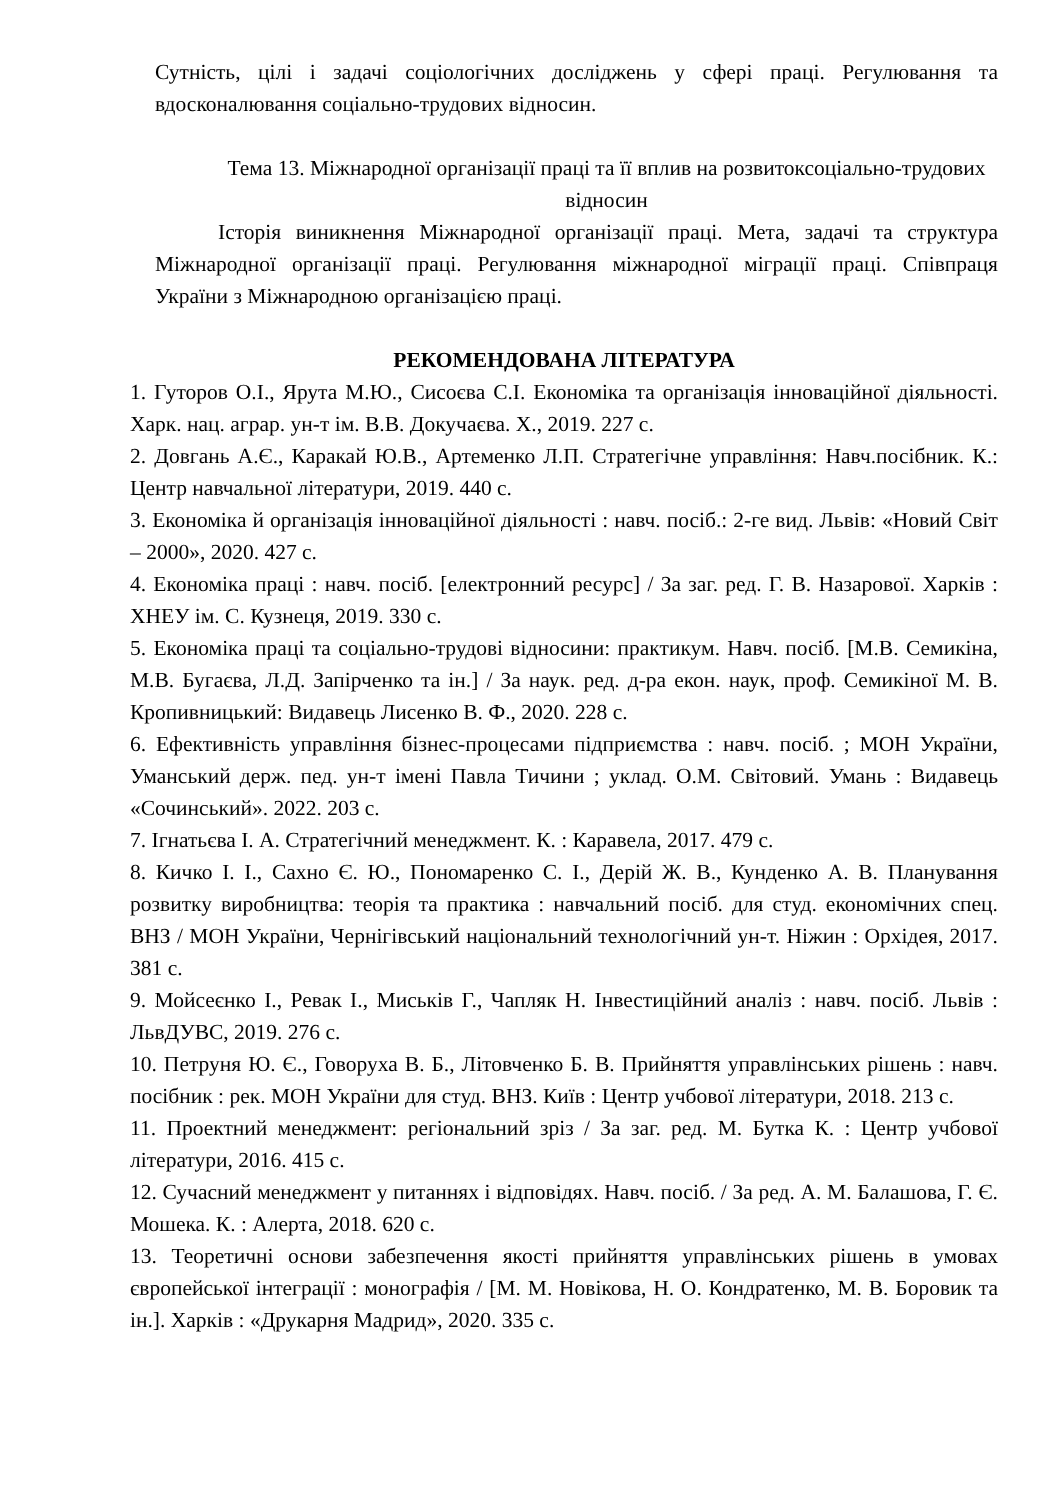Сутність, цілі і задачі соціологічних досліджень у сфері праці. Регулювання та вдосконалювання соціально-трудових відносин.
Тема 13. Міжнародної організації праці та її вплив на розвитоксоціально-трудових відносин
Історія виникнення Міжнародної організації праці. Мета, задачі та структура Міжнародної організації праці. Регулювання міжнародної міграції праці. Співпраця України з Міжнародною організацією праці.
РЕКОМЕНДОВАНА ЛІТЕРАТУРА
1. Гуторов О.І., Ярута М.Ю., Сисоєва С.І. Економіка та організація інноваційної діяльності. Харк. нац. аграр. ун-т ім. В.В. Докучаєва. Х., 2019. 227 с.
2. Довгань А.Є., Каракай Ю.В., Артеменко Л.П. Стратегічне управління: Навч.посібник. К.: Центр навчальної літератури, 2019. 440 с.
3. Економіка й організація інноваційної діяльності : навч. посіб.: 2-ге вид. Львів: «Новий Світ – 2000», 2020. 427 с.
4. Економіка праці : навч. посіб. [електронний ресурс] / За заг. ред. Г. В. Назарової. Харків : ХНЕУ ім. С. Кузнеця, 2019. 330 с.
5. Економіка праці та соціально-трудові відносини: практикум. Навч. посіб. [М.В. Семикіна, М.В. Бугаєва, Л.Д. Запірченко та ін.] / За наук. ред. д-ра екон. наук, проф. Семикіної М. В. Кропивницький: Видавець Лисенко В. Ф., 2020. 228 с.
6. Ефективність управління бізнес-процесами підприємства : навч. посіб. ; МОН України, Уманський держ. пед. ун-т імені Павла Тичини ; уклад. О.М. Світовий. Умань : Видавець «Сочинський». 2022. 203 с.
7. Ігнатьєва І. А. Стратегічний менеджмент. К. : Каравела, 2017. 479 с.
8. Кичко І. І., Сахно Є. Ю., Пономаренко С. І., Дерій Ж. В., Кунденко А. В. Планування розвитку виробництва: теорія та практика : навчальний посіб. для студ. економічних спец. ВНЗ / МОН України, Чернігівський національний технологічний ун-т. Ніжин : Орхідея, 2017. 381 с.
9. Мойсеєнко І., Ревак І., Миськів Г., Чапляк Н. Інвестиційний аналіз : навч. посіб. Львів : ЛьвДУВС, 2019. 276 с.
10. Петруня Ю. Є., Говоруха В. Б., Літовченко Б. В. Прийняття управлінських рішень : навч. посібник : рек. МОН України для студ. ВНЗ. Київ : Центр учбової літератури, 2018. 213 с.
11. Проектний менеджмент: регіональний зріз / За заг. ред. М. Бутка К. : Центр учбової літератури, 2016. 415 с.
12. Сучасний менеджмент у питаннях і відповідях. Навч. посіб. / За ред. А. М. Балашова, Г. Є. Мошека. К. : Алерта, 2018. 620 с.
13. Теоретичні основи забезпечення якості прийняття управлінських рішень в умовах європейської інтеграції : монографія / [М. М. Новікова, Н. О. Кондратенко, М. В. Боровик та ін.]. Харків : «Друкарня Мадрид», 2020. 335 с.